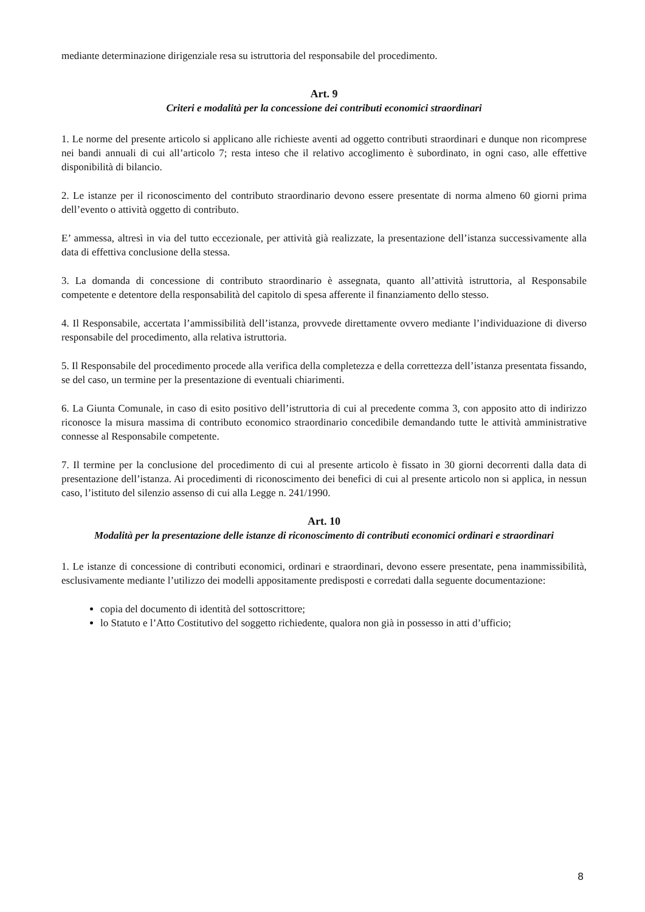mediante determinazione dirigenziale resa su istruttoria del responsabile del procedimento.
Art. 9
Criteri e modalità per la concessione dei contributi economici straordinari
1. Le norme del presente articolo si applicano alle richieste aventi ad oggetto contributi straordinari e dunque non ricomprese nei bandi annuali di cui all’articolo 7; resta inteso che il relativo accoglimento è subordinato, in ogni caso, alle effettive disponibilità di bilancio.
2. Le istanze per il riconoscimento del contributo straordinario devono essere presentate di norma almeno 60 giorni prima dell’evento o attività oggetto di contributo.
E’ ammessa, altresì in via del tutto eccezionale, per attività già realizzate, la presentazione dell’istanza successivamente alla data di effettiva conclusione della stessa.
3. La domanda di concessione di contributo straordinario è assegnata, quanto all’attività istruttoria, al Responsabile competente e detentore della responsabilità del capitolo di spesa afferente il finanziamento dello stesso.
4. Il Responsabile, accertata l’ammissibilità dell’istanza, provvede direttamente ovvero mediante l’individuazione di diverso responsabile del procedimento, alla relativa istruttoria.
5. Il Responsabile del procedimento procede alla verifica della completezza e della correttezza dell’istanza presentata fissando, se del caso, un termine per la presentazione di eventuali chiarimenti.
6. La Giunta Comunale, in caso di esito positivo dell’istruttoria di cui al precedente comma 3, con apposito atto di indirizzo riconosce la misura massima di contributo economico straordinario concedibile demandando tutte le attività amministrative connesse al Responsabile competente.
7. Il termine per la conclusione del procedimento di cui al presente articolo è fissato in 30 giorni decorrenti dalla data di presentazione dell’istanza. Ai procedimenti di riconoscimento dei benefici di cui al presente articolo non si applica, in nessun caso, l’istituto del silenzio assenso di cui alla Legge n. 241/1990.
Art. 10
Modalità per la presentazione delle istanze di riconoscimento di contributi economici ordinari e straordinari
1. Le istanze di concessione di contributi economici, ordinari e straordinari, devono essere presentate, pena inammissibilità, esclusivamente mediante l’utilizzo dei modelli appositamente predisposti e corredati dalla seguente documentazione:
copia del documento di identità del sottoscrittore;
lo Statuto e l’Atto Costitutivo del soggetto richiedente, qualora non già in possesso in atti d’ufficio;
8